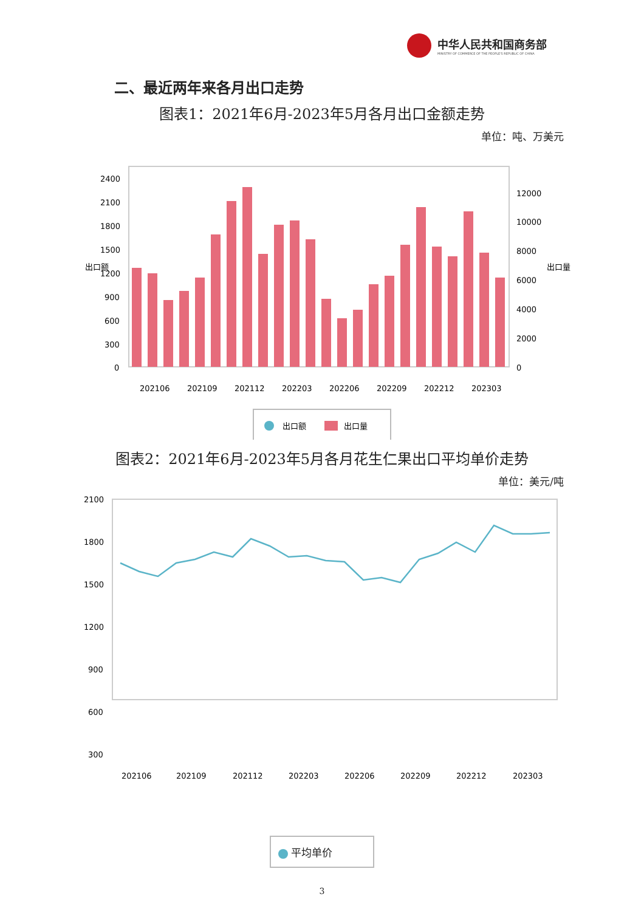中华人民共和国商务部
MINISTRY OF COMMERCE OF THE PEOPLE'S REPUBLIC OF CHINA
二、最近两年来各月出口走势
图表1：2021年6月-2023年5月各月出口金额走势
单位：吨、万美元
2400
2100
1800
1500
1200
900
600
300
0
12000
10000
8000
6000
4000
2000
0
202106
202109
202112
202203
202206
202209
202212
202303
出口额
出口量
出口额
出口量
图表2：2021年6月-2023年5月各月花生仁果出口平均单价走势
单位：美元/吨
2100
1800
1500
1200
900
600
300
202106
202109
202112
202203
202206
202209
202212
202303
平均单价
3